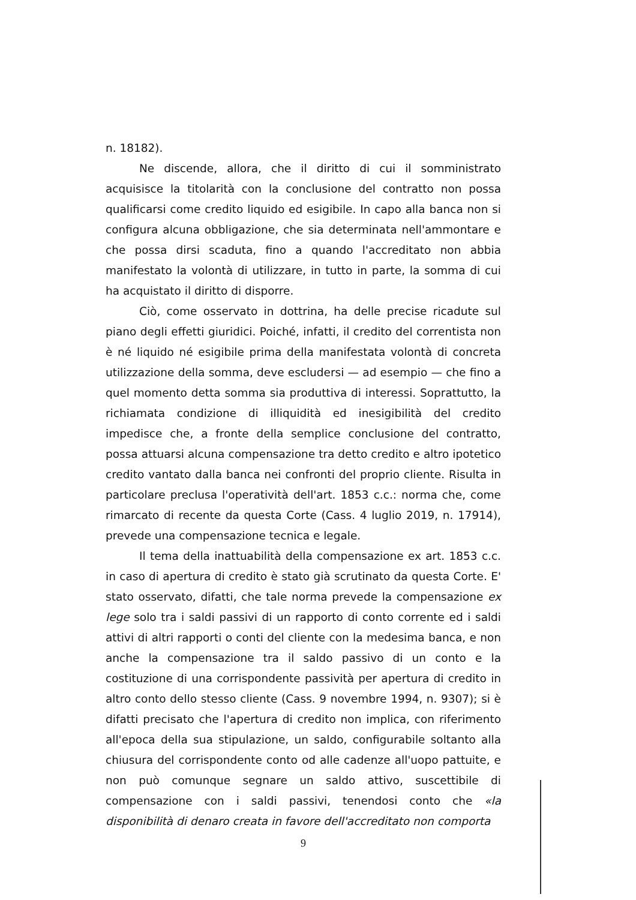n. 18182).
Ne discende, allora, che il diritto di cui il somministrato acquisisce la titolarità con la conclusione del contratto non possa qualificarsi come credito liquido ed esigibile. In capo alla banca non si configura alcuna obbligazione, che sia determinata nell'ammontare e che possa dirsi scaduta, fino a quando l'accreditato non abbia manifestato la volontà di utilizzare, in tutto in parte, la somma di cui ha acquistato il diritto di disporre.
Ciò, come osservato in dottrina, ha delle precise ricadute sul piano degli effetti giuridici. Poiché, infatti, il credito del correntista non è né liquido né esigibile prima della manifestata volontà di concreta utilizzazione della somma, deve escludersi — ad esempio — che fino a quel momento detta somma sia produttiva di interessi. Soprattutto, la richiamata condizione di illiquidità ed inesigibilità del credito impedisce che, a fronte della semplice conclusione del contratto, possa attuarsi alcuna compensazione tra detto credito e altro ipotetico credito vantato dalla banca nei confronti del proprio cliente. Risulta in particolare preclusa l'operatività dell'art. 1853 c.c.: norma che, come rimarcato di recente da questa Corte (Cass. 4 luglio 2019, n. 17914), prevede una compensazione tecnica e legale.
Il tema della inattuabilità della compensazione ex art. 1853 c.c. in caso di apertura di credito è stato già scrutinato da questa Corte. E' stato osservato, difatti, che tale norma prevede la compensazione ex lege solo tra i saldi passivi di un rapporto di conto corrente ed i saldi attivi di altri rapporti o conti del cliente con la medesima banca, e non anche la compensazione tra il saldo passivo di un conto e la costituzione di una corrispondente passività per apertura di credito in altro conto dello stesso cliente (Cass. 9 novembre 1994, n. 9307); si è difatti precisato che l'apertura di credito non implica, con riferimento all'epoca della sua stipulazione, un saldo, configurabile soltanto alla chiusura del corrispondente conto od alle cadenze all'uopo pattuite, e non può comunque segnare un saldo attivo, suscettibile di compensazione con i saldi passivi, tenendosi conto che «la disponibilità di denaro creata in favore dell'accreditato non comporta
9